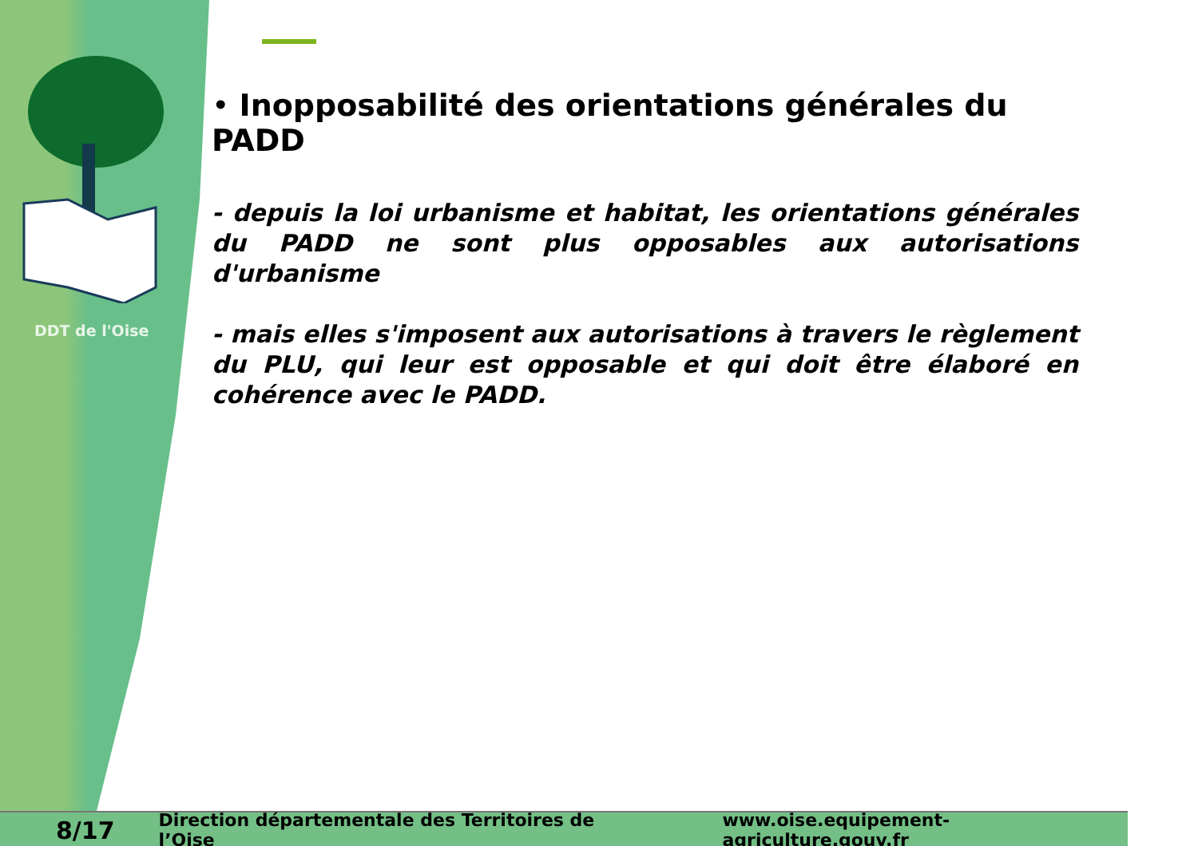DDT de l'Oise
• Inopposabilité des orientations générales du PADD
- depuis la loi urbanisme et habitat, les orientations générales du PADD ne sont plus opposables aux autorisations d'urbanisme
- mais elles s'imposent aux autorisations à travers le règlement du PLU, qui leur est opposable et qui doit être élaboré en cohérence avec le PADD.
8/17 Direction départementale des Territoires de l’Oise www.oise.equipement-agriculture.gouv.fr